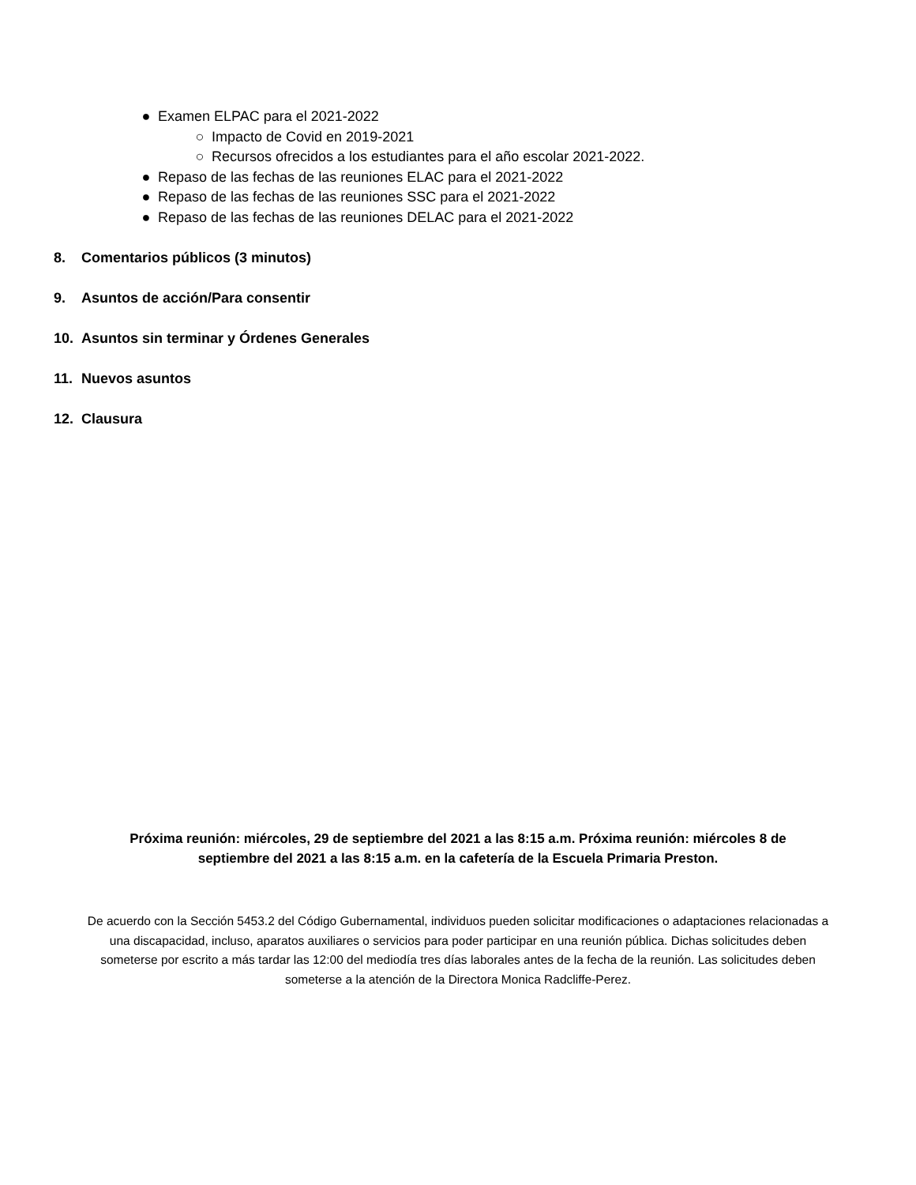● Examen ELPAC para el 2021-2022
○ Impacto de Covid en 2019-2021
○ Recursos ofrecidos a los estudiantes para el año escolar 2021-2022.
● Repaso de las fechas de las reuniones ELAC para el 2021-2022
● Repaso de las fechas de las reuniones SSC para el 2021-2022
● Repaso de las fechas de las reuniones DELAC para el 2021-2022
8. Comentarios públicos (3 minutos)
9. Asuntos de acción/Para consentir
10. Asuntos sin terminar y Órdenes Generales
11. Nuevos asuntos
12. Clausura
Próxima reunión: miércoles, 29 de septiembre del 2021 a las 8:15 a.m. Próxima reunión: miércoles 8 de septiembre del 2021 a las 8:15 a.m. en la cafetería de la Escuela Primaria Preston.
De acuerdo con la Sección 5453.2 del Código Gubernamental, individuos pueden solicitar modificaciones o adaptaciones relacionadas a una discapacidad, incluso, aparatos auxiliares o servicios para poder participar en una reunión pública. Dichas solicitudes deben someterse por escrito a más tardar las 12:00 del mediodía tres días laborales antes de la fecha de la reunión. Las solicitudes deben someterse a la atención de la Directora Monica Radcliffe-Perez.